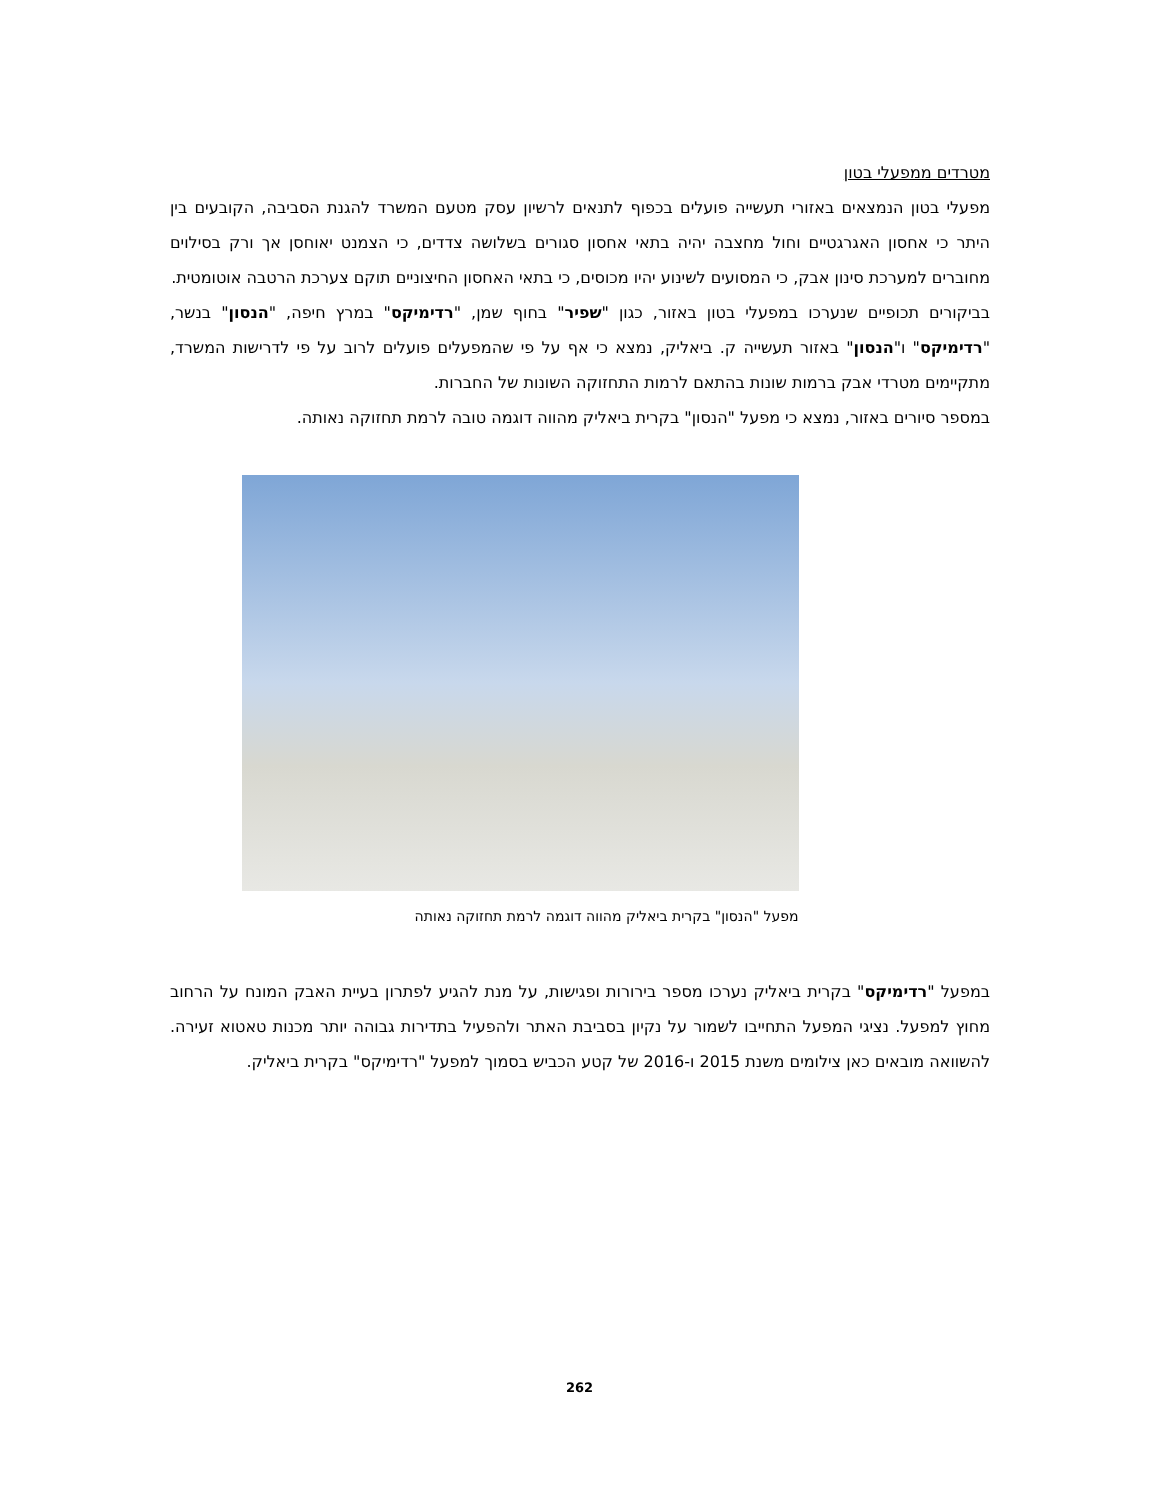מטרדים ממפעלי בטון
מפעלי בטון הנמצאים באזורי תעשייה פועלים בכפוף לתנאים לרשיון עסק מטעם המשרד להגנת הסביבה, הקובעים בין היתר כי אחסון האגרגטיים וחול מחצבה יהיה בתאי אחסון סגורים בשלושה צדדים, כי הצמנט יאוחסן אך ורק בסילוים מחוברים למערכת סינון אבק, כי המסועים לשינוע יהיו מכוסים, כי בתאי האחסון החיצוניים תוקם צערכת הרטבה אוטומטית.
בביקורים תכופיים שנערכו במפעלי בטון באזור, כגון "שפיר" בחוף שמן, "רדימיקס" במרץ חיפה, "הנסון" בנשר, "רדימיקס" ו"הנסון" באזור תעשייה ק. ביאליק, נמצא כי אף על פי שהמפעלים פועלים לרוב על פי לדרישות המשרד, מתקיימים מטרדי אבק ברמות שונות בהתאם לרמות התחזוקה השונות של החברות.
במספר סיורים באזור, נמצא כי מפעל "הנסון" בקרית ביאליק מהווה דוגמה טובה לרמת תחזוקה נאותה.
מפעל "הנסון" בקרית ביאליק מהווה דוגמה לרמת תחזוקה נאותה
במפעל "רדימיקס" בקרית ביאליק נערכו מספר בירורות ופגישות, על מנת להגיע לפתרון בעיית האבק המונח על הרחוב מחוץ למפעל. נציגי המפעל התחייבו לשמור על נקיון בסביבת האתר ולהפעיל בתדירות גבוהה יותר מכנות טאטוא זעירה. להשוואה מובאים כאן צילומים משנת 2015 ו-2016 של קטע הכביש בסמוך למפעל "רדימיקס" בקרית ביאליק.
262